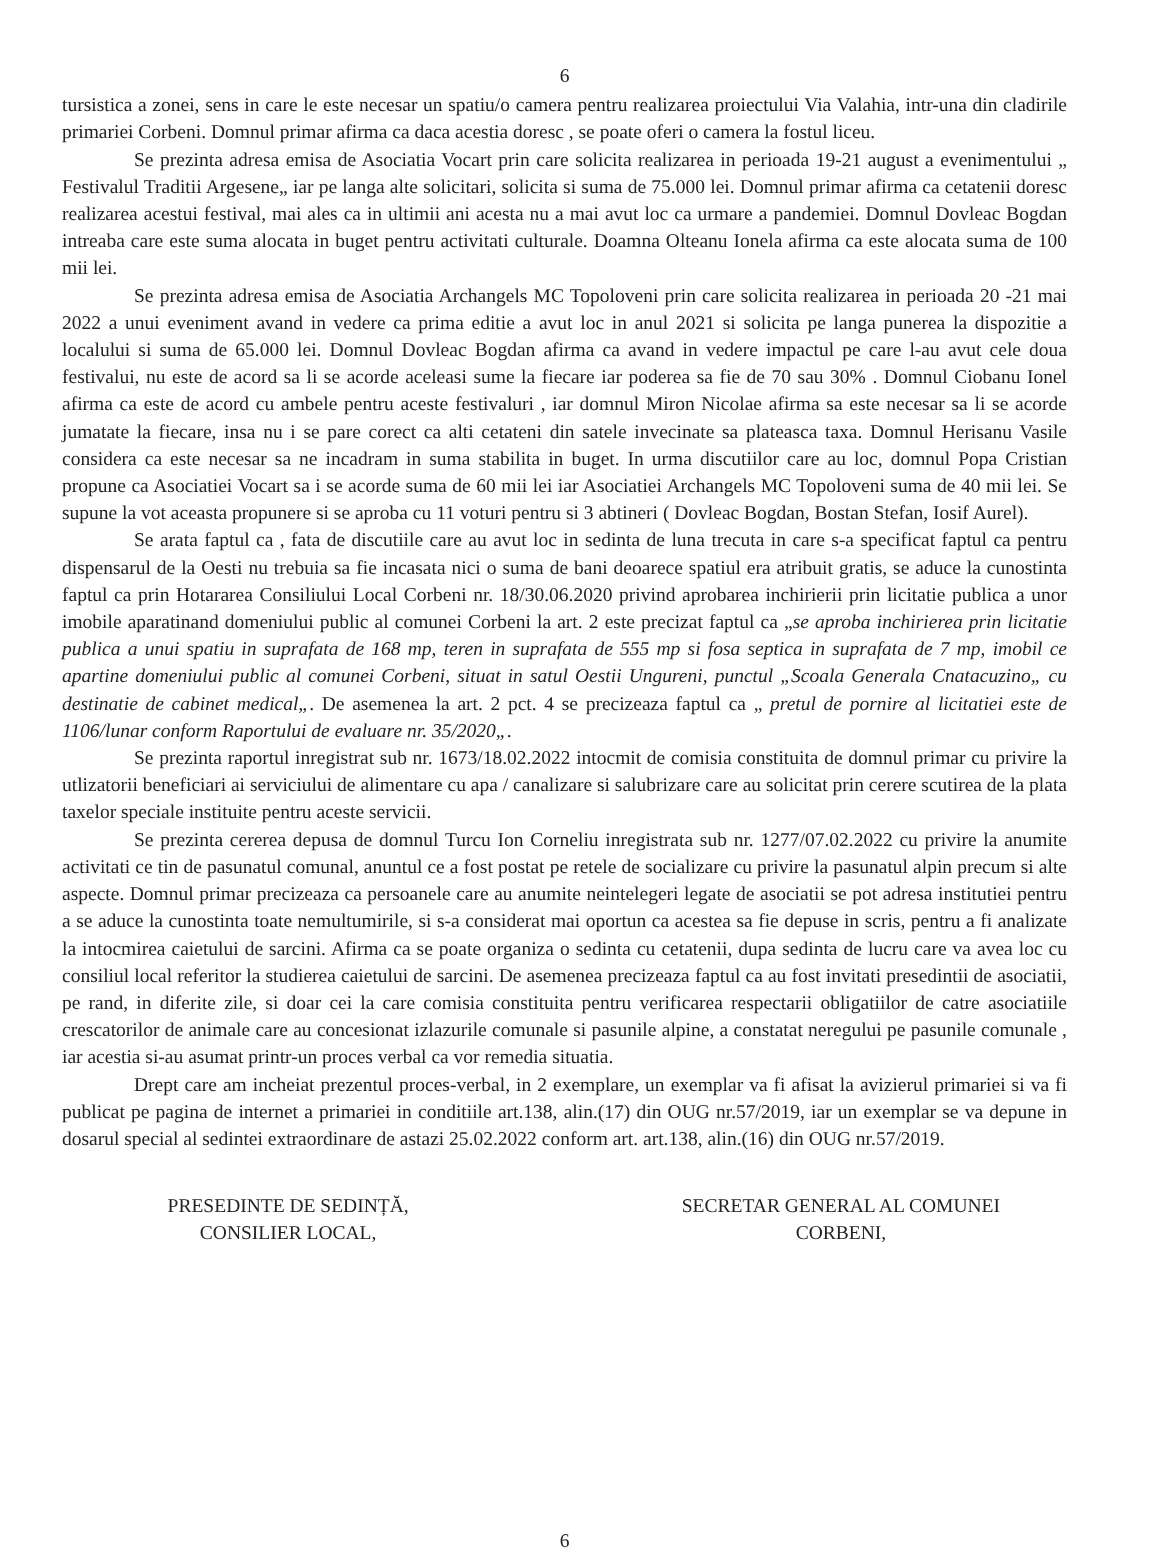6
tursistica a zonei, sens in care le este necesar un spatiu/o camera pentru realizarea proiectului Via Valahia, intr-una din cladirile primariei Corbeni. Domnul primar afirma ca daca acestia doresc , se poate oferi o camera la fostul liceu.
Se prezinta adresa emisa de Asociatia Vocart prin care solicita realizarea in perioada 19-21 august a evenimentului „ Festivalul Traditii Argesene„ iar pe langa alte solicitari, solicita si suma de 75.000 lei. Domnul primar afirma ca cetatenii doresc realizarea acestui festival, mai ales ca in ultimii ani acesta nu a mai avut loc ca urmare a pandemiei. Domnul Dovleac Bogdan intreaba care este suma alocata in buget pentru activitati culturale. Doamna Olteanu Ionela afirma ca este alocata suma de 100 mii lei.
Se prezinta adresa emisa de Asociatia Archangels MC Topoloveni prin care solicita realizarea in perioada 20 -21 mai 2022 a unui eveniment avand in vedere ca prima editie a avut loc in anul 2021 si solicita pe langa punerea la dispozitie a localului si suma de 65.000 lei. Domnul Dovleac Bogdan afirma ca avand in vedere impactul pe care l-au avut cele doua festivalui, nu este de acord sa li se acorde aceleasi sume la fiecare iar poderea sa fie de 70 sau 30% . Domnul Ciobanu Ionel afirma ca este de acord cu ambele pentru aceste festivaluri , iar domnul Miron Nicolae afirma sa este necesar sa li se acorde jumatate la fiecare, insa nu i se pare corect ca alti cetateni din satele invecinate sa plateasca taxa. Domnul Herisanu Vasile considera ca este necesar sa ne incadram in suma stabilita in buget. In urma discutiilor care au loc, domnul Popa Cristian propune ca Asociatiei Vocart sa i se acorde suma de 60 mii lei iar Asociatiei Archangels MC Topoloveni suma de 40 mii lei. Se supune la vot aceasta propunere si se aproba cu 11 voturi pentru si 3 abtineri ( Dovleac Bogdan, Bostan Stefan, Iosif Aurel).
Se arata faptul ca , fata de discutiile care au avut loc in sedinta de luna trecuta in care s-a specificat faptul ca pentru dispensarul de la Oesti nu trebuia sa fie incasata nici o suma de bani deoarece spatiul era atribuit gratis, se aduce la cunostinta faptul ca prin Hotararea Consiliului Local Corbeni nr. 18/30.06.2020 privind aprobarea inchirierii prin licitatie publica a unor imobile aparatinand domeniului public al comunei Corbeni la art. 2 este precizat faptul ca „se aproba inchirierea prin licitatie publica a unui spatiu in suprafata de 168 mp, teren in suprafata de 555 mp si fosa septica in suprafata de 7 mp, imobil ce apartine domeniului public al comunei Corbeni, situat in satul Oestii Ungureni, punctul „Scoala Generala Cnatacuzino„ cu destinatie de cabinet medical„. De asemenea la art. 2 pct. 4 se precizeaza faptul ca „ pretul de pornire al licitatiei este de 1106/lunar conform Raportului de evaluare nr. 35/2020„.
Se prezinta raportul inregistrat sub nr. 1673/18.02.2022 intocmit de comisia constituita de domnul primar cu privire la utlizatorii beneficiari ai serviciului de alimentare cu apa / canalizare si salubrizare care au solicitat prin cerere scutirea de la plata taxelor speciale instituite pentru aceste servicii.
Se prezinta cererea depusa de domnul Turcu Ion Corneliu inregistrata sub nr. 1277/07.02.2022 cu privire la anumite activitati ce tin de pasunatul comunal, anuntul ce a fost postat pe retele de socializare cu privire la pasunatul alpin precum si alte aspecte. Domnul primar precizeaza ca persoanele care au anumite neintelegeri legate de asociatii se pot adresa institutiei pentru a se aduce la cunostinta toate nemultumirile, si s-a considerat mai oportun ca acestea sa fie depuse in scris, pentru a fi analizate la intocmirea caietului de sarcini. Afirma ca se poate organiza o sedinta cu cetatenii, dupa sedinta de lucru care va avea loc cu consiliul local referitor la studierea caietului de sarcini. De asemenea precizeaza faptul ca au fost invitati presedintii de asociatii, pe rand, in diferite zile, si doar cei la care comisia constituita pentru verificarea respectarii obligatiilor de catre asociatiile crescatorilor de animale care au concesionat izlazurile comunale si pasunile alpine, a constatat neregului pe pasunile comunale , iar acestia si-au asumat printr-un proces verbal ca vor remedia situatia.
Drept care am incheiat prezentul proces-verbal, in 2 exemplare, un exemplar va fi afisat la avizierul primariei si va fi publicat pe pagina de internet a primariei in conditiile art.138, alin.(17) din OUG nr.57/2019, iar un exemplar se va depune in dosarul special al sedintei extraordinare de astazi 25.02.2022 conform art. art.138, alin.(16) din OUG nr.57/2019.
PRESEDINTE DE SEDINȚĂ,
CONSILIER LOCAL,
SECRETAR GENERAL AL COMUNEI
CORBENI,
6